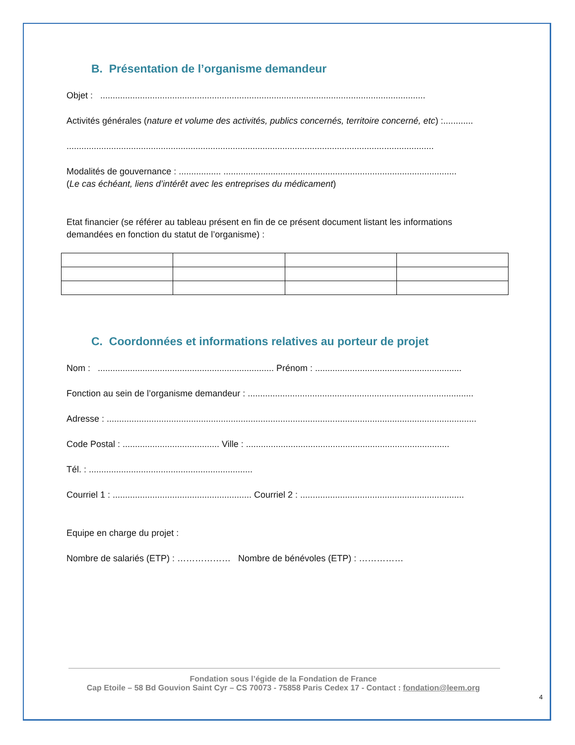B. Présentation de l’organisme demandeur
Objet : ...................................................................................................................................
Activités générales (nature et volume des activités, publics concernés, territoire concerné, etc) :............
....................................................................................................................................................
Modalités de gouvernance : ................. ..............................................................................................
(Le cas échéant, liens d’intérêt avec les entreprises du médicament)
Etat financier (se référer au tableau présent en fin de ce présent document listant les informations
demandées en fonction du statut de l’organisme) :
C. Coordonnées et informations relatives au porteur de projet
Nom : ....................................................................... Prénom : ...........................................................
Fonction au sein de l’organisme demandeur : ...........................................................................................
Adresse : .....................................................................................................................................................
Code Postal : ....................................... Ville : ..................................................................................
Tél. : ..................................................................
Courriel 1 : ........................................................ Courriel 2 : ..................................................................
Equipe en charge du projet :
Nombre de salariés (ETP) : ……………… Nombre de bénévoles (ETP) : ……………
Fondation sous l’égide de la Fondation de France
Cap Etoile – 58 Bd Gouvion Saint Cyr – CS 70073 - 75858 Paris Cedex 17 - Contact : fondation@leem.org
4